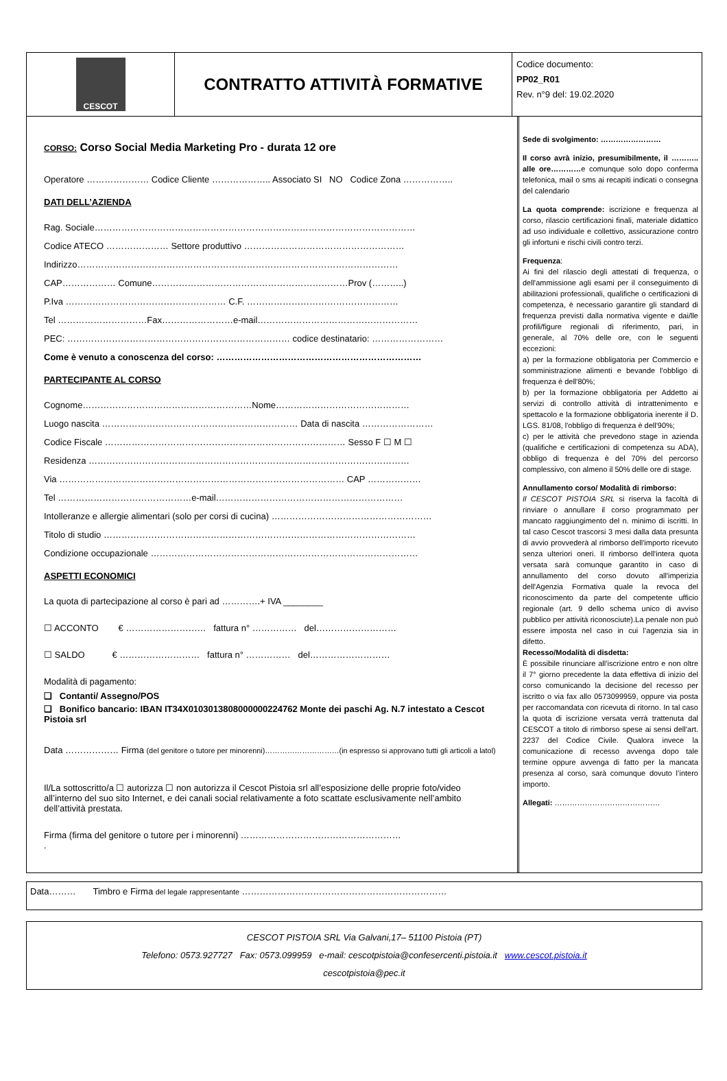CESCOT
CONTRATTO ATTIVITÀ FORMATIVE
Codice documento:
PP02_R01
Rev. n°9 del: 19.02.2020
CORSO: Corso Social Media Marketing Pro - durata 12 ore
Operatore ………………… Codice Cliente ……………….. Associato SI NO Codice Zona ……………..
DATI DELL’AZIENDA
Rag. Sociale………………………………………………………………………………………………
Codice ATECO ………………… Settore produttivo ………………………………………………
Indirizzo………………………………………………………………………………………………
CAP……………… Comune…………………………………………………………Prov (………..)
P.Iva ……………………………………………… C.F. ……………………………………………
Tel …………………………Fax……………………e-mail………………………………………………
PEC: ………………………………………………………………… codice destinatario: ……………………
Come è venuto a conoscenza del corso: ……………………………………………………………
PARTECIPANTE AL CORSO
Cognome…………………………………………………Nome………………………………………
Luogo nascita ………………………………………………………… Data di nascita ……………………
Codice Fiscale ……………………………………………………………………… Sesso F ☐ M ☐
Residenza ………………………………………………………………………………………………
Via …………………………………………………………………………………… CAP ………………
Tel ………………………………………e-mail………………………………………………………
Intolleranze e allergie alimentari (solo per corsi di cucina) ………………………………………………
Titolo di studio ……………………………………………………………………………………………
Condizione occupazionale ………………………………………………………………………………
ASPETTI ECONOMICI
La quota di partecipazione al corso è pari ad ………….+ IVA ________
☐ ACCONTO € ……………………… fattura n° …………… del………………………
☐ SALDO € ……………………… fattura n° …………… del………………………
Modalità di pagamento:
❑ Contanti/ Assegno/POS
❑ Bonifico bancario: IBAN IT34X0103013808000000224762 Monte dei paschi Ag. N.7 intestato a Cescot Pistoia srl
Data ……………… Firma (del genitore o tutore per minorenni)…………………………(in espresso si approvano tutti gli articoli a latol)
Il/La sottoscritto/a ☐ autorizza ☐ non autorizza il Cescot Pistoia srl all’esposizione delle proprie foto/video all’interno del suo sito Internet, e dei canali social relativamente a foto scattate esclusivamente nell’ambito dell’attività prestata.
Firma (firma del genitore o tutore per i minorenni) ………………………………………………
.
Sede di svolgimento: ……………………
Il corso avrà inizio, presumibilmente, il ……….. alle ore…………e comunque solo dopo conferma telefonica, mail o sms ai recapiti indicati o consegna del calendario
La quota comprende: iscrizione e frequenza al corso, rilascio certificazioni finali, materiale didattico ad uso individuale e collettivo, assicurazione contro gli infortuni e rischi civili contro terzi.
Frequenza:
Ai fini del rilascio degli attestati di frequenza, o dell'ammissione agli esami per il conseguimento di abilitazioni professionali, qualifiche o certificazioni di competenza, è necessario garantire gli standard di frequenza previsti dalla normativa vigente e dai/lle profili/figure regionali di riferimento, pari, in generale, al 70% delle ore, con le seguenti eccezioni:
a) per la formazione obbligatoria per Commercio e somministrazione alimenti e bevande l'obbligo di frequenza è dell'80%;
b) per la formazione obbligatoria per Addetto ai servizi di controllo attività di intrattenimento e spettacolo e la formazione obbligatoria inerente il D. LGS. 81/08, l'obbligo di frequenza è dell'90%;
c) per le attività che prevedono stage in azienda (qualifiche e certificazioni di competenza su ADA), obbligo di frequenza è del 70% del percorso complessivo, con almeno il 50% delle ore di stage.
Annullamento corso/ Modalità di rimborso:
Il CESCOT PISTOIA SRL si riserva la facoltà di rinviare o annullare il corso programmato per mancato raggiungimento del n. minimo di iscritti. In tal caso Cescot trascorsi 3 mesi dalla data presunta di avvio provvederà al rimborso dell'importo ricevuto senza ulteriori oneri. Il rimborso dell'intera quota versata sarà comunque garantito in caso di annullamento del corso dovuto all'imperizia dell'Agenzia Formativa quale la revoca del riconoscimento da parte del competente ufficio regionale (art. 9 dello schema unico di avviso pubblico per attività riconosciute).La penale non può essere imposta nel caso in cui l’agenzia sia in difetto.
Recesso/Modalità di disdetta:
È possibile rinunciare all’iscrizione entro e non oltre il 7° giorno precedente la data effettiva di inizio del corso comunicando la decisione del recesso per iscritto o via fax allo 0573099959, oppure via posta per raccomandata con ricevuta di ritorno. In tal caso la quota di iscrizione versata verrà trattenuta dal CESCOT a titolo di rimborso spese ai sensi dell’art. 2237 del Codice Civile. Qualora invece la comunicazione di recesso avvenga dopo tale termine oppure avvenga di fatto per la mancata presenza al corso, sarà comunque dovuto l’intero importo.
Allegati: ……………………………………
Data……… Timbro e Firma del legale rappresentante ……………………………………………………………
CESCOT PISTOIA SRL Via Galvani,17– 51100 Pistoia (PT)
Telefono: 0573.927727 Fax: 0573.099959 e-mail: cescotpistoia@confesercenti.pistoia.it www.cescot.pistoia.it
cescotpistoia@pec.it